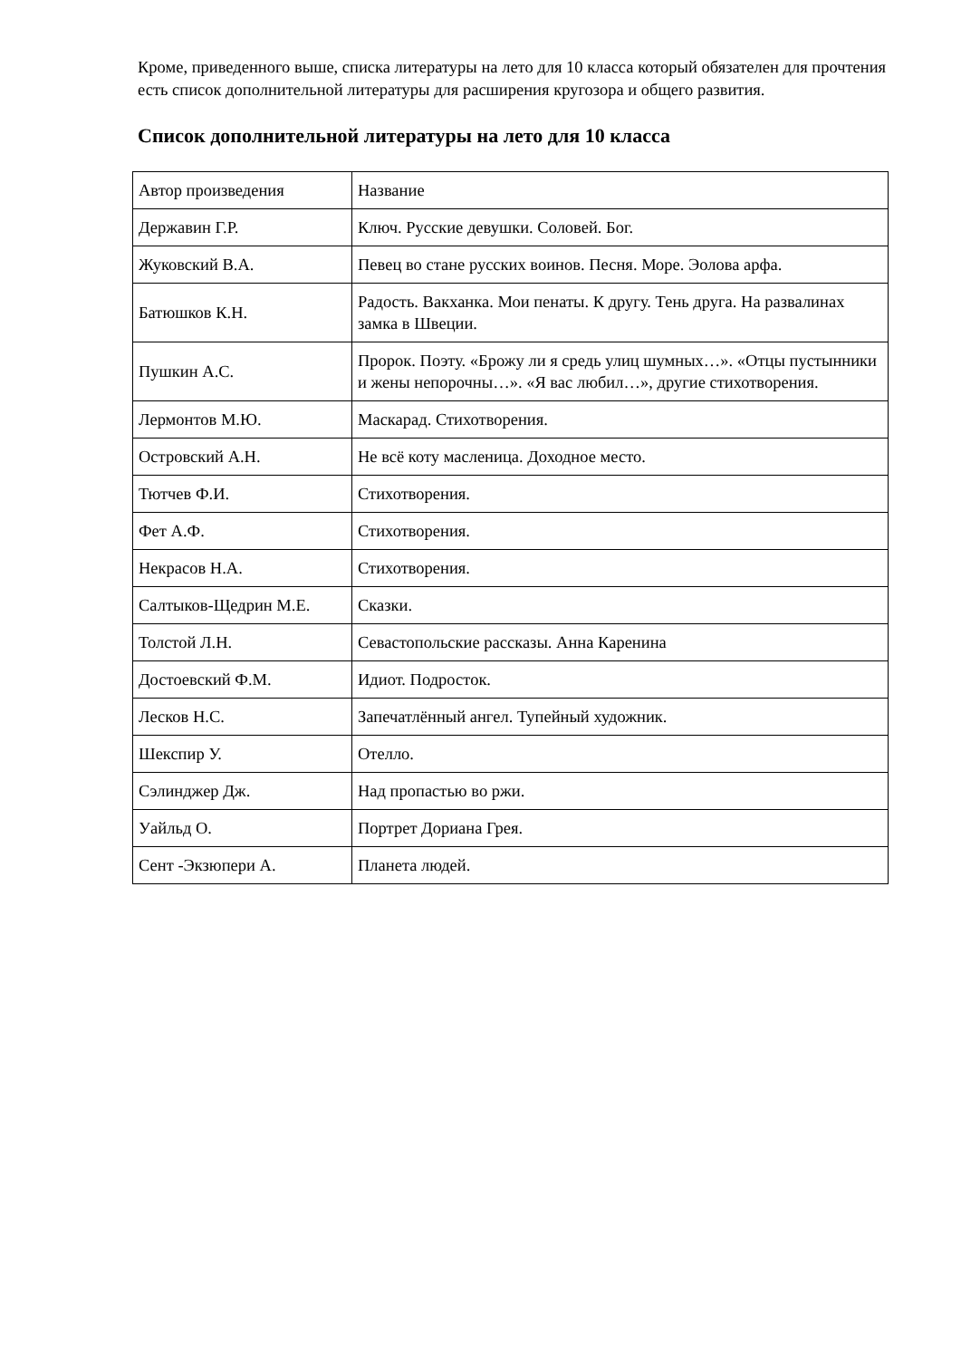Кроме, приведенного выше, списка литературы на лето для 10 класса который обязателен для прочтения есть список дополнительной литературы для расширения кругозора и общего развития.
Список дополнительной литературы на лето для 10 класса
| Автор произведения | Название |
| Державин Г.Р. | Ключ. Русские девушки. Соловей. Бог. |
| Жуковский В.А. | Певец во стане русских воинов. Песня. Море. Эолова арфа. |
| Батюшков К.Н. | Радость. Вакханка. Мои пенаты. К другу. Тень друга. На развалинах замка в Швеции. |
| Пушкин А.С. | Пророк. Поэту. «Брожу ли я средь улиц шумных…». «Отцы пустынники и жены непорочны…». «Я вас любил…», другие стихотворения. |
| Лермонтов М.Ю. | Маскарад. Стихотворения. |
| Островский А.Н. | Не всё коту масленица. Доходное место. |
| Тютчев Ф.И. | Стихотворения. |
| Фет А.Ф. | Стихотворения. |
| Некрасов Н.А. | Стихотворения. |
| Салтыков-Щедрин М.Е. | Сказки. |
| Толстой Л.Н. | Севастопольские рассказы. Анна Каренина |
| Достоевский Ф.М. | Идиот. Подросток. |
| Лесков Н.С. | Запечатлённый ангел. Тупейный художник. |
| Шекспир У. | Отелло. |
| Сэлинджер Дж. | Над пропастью во ржи. |
| Уайльд О. | Портрет Дориана Грея. |
| Сент -Экзюпери А. | Планета людей. |